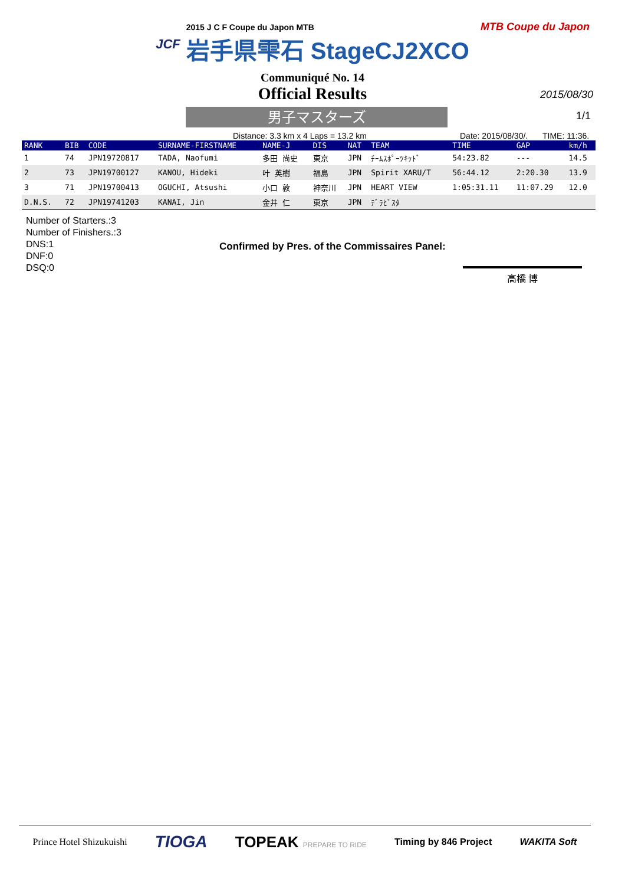JCF
2015 J C F Coupe du Japon MTB
岩手県雫石 StageCJ2XCO
MTB Coupe du Japon
Communiqué No. 14
Official Results
2015/08/30
1/1
男子マスターズ
Distance: 3.3 km x 4 Laps = 13.2 km Date: 2015/08/30/. TIME: 11:36.
| RANK | BIB | CODE | SURNAME-FIRSTNAME | NAME-J | DIS | NAT | TEAM | TIME | GAP | km/h |
| --- | --- | --- | --- | --- | --- | --- | --- | --- | --- | --- |
| 1 | 74 | JPN19720817 | TADA, Naofumi | 多田 尚史 | 東京 | JPN | ﾁｰﾑｽﾎﾟｰﾂｷｯﾄﾞ | 54:23.82 | --- | 14.5 |
| 2 | 73 | JPN19700127 | KANOU, Hideki | 叶 英樹 | 福島 | JPN | Spirit XARU/T | 56:44.12 | 2:20.30 | 13.9 |
| 3 | 71 | JPN19700413 | OGUCHI, Atsushi | 小口 敦 | 神奈川 | JPN | HEART VIEW | 1:05:31.11 | 11:07.29 | 12.0 |
| D.N.S. | 72 | JPN19741203 | KANAI, Jin | 金井 仁 | 東京 | JPN | ﾃﾞﾗﾋﾞｽﾀ | | | |
Number of Starters.:3
Number of Finishers.:3
DNS:1
DNF:0
DSQ:0
Confirmed by Pres. of the Commissaires Panel:
高橋 博
Prince Hotel Shizukuishi TIOGA TOPEAK PREPARE TO RIDE Timing by 846 Project WAKITA Soft